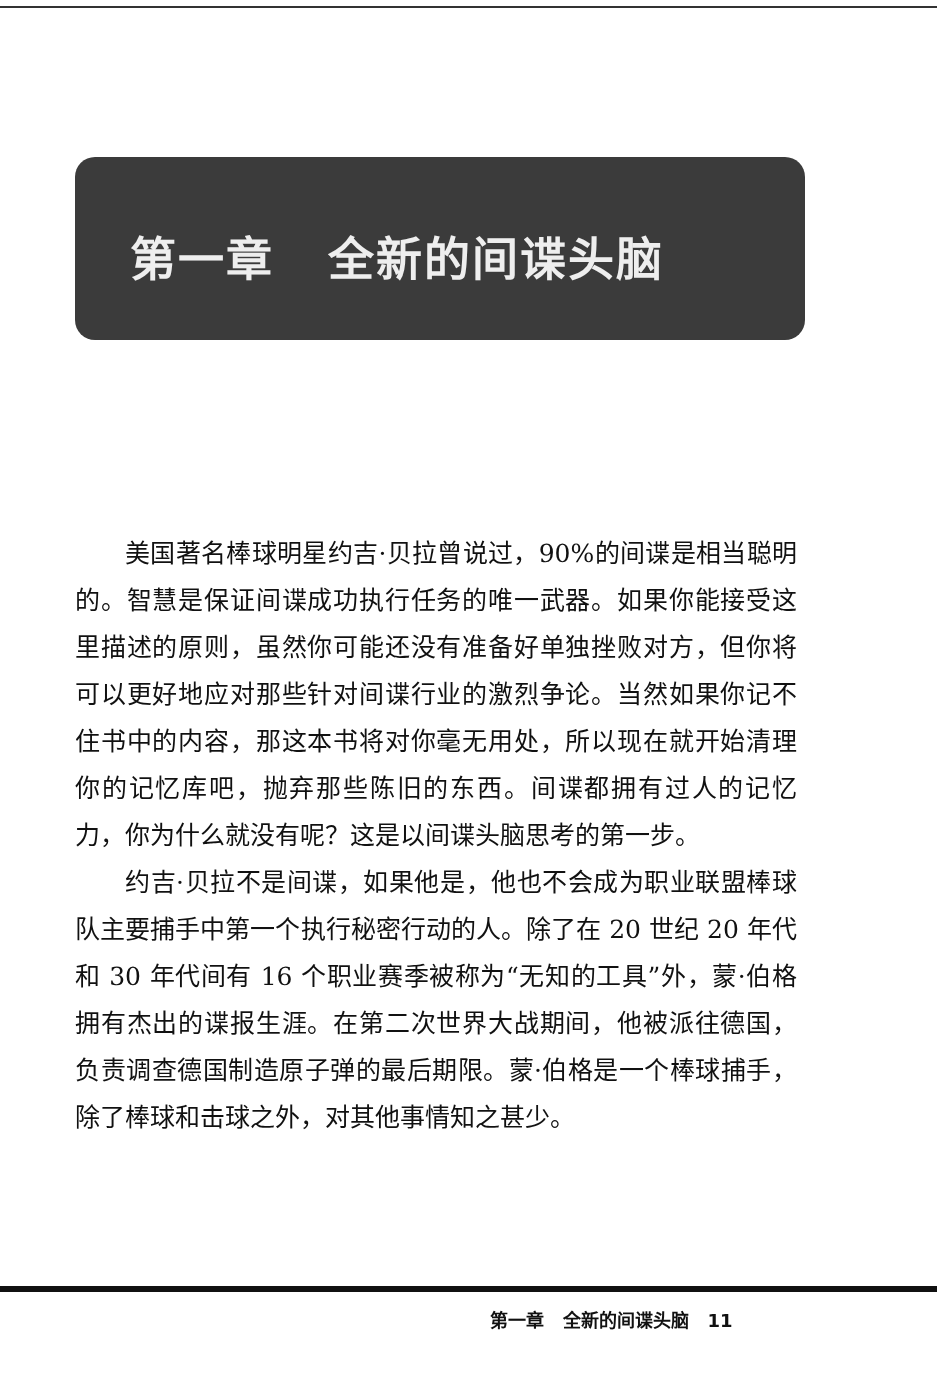第一章 全新的间谍头脑
美国著名棒球明星约吉·贝拉曾说过，90%的间谍是相当聪明的。智慧是保证间谍成功执行任务的唯一武器。如果你能接受这里描述的原则，虽然你可能还没有准备好单独挫败对方，但你将可以更好地应对那些针对间谍行业的激烈争论。当然如果你记不住书中的内容，那这本书将对你毫无用处，所以现在就开始清理你的记忆库吧，抛弃那些陈旧的东西。间谍都拥有过人的记忆力，你为什么就没有呢？这是以间谍头脑思考的第一步。
约吉·贝拉不是间谍，如果他是，他也不会成为职业联盟棒球队主要捕手中第一个执行秘密行动的人。除了在 20 世纪 20 年代和 30 年代间有 16 个职业赛季被称为“无知的工具”外，蒙·伯格拥有杰出的谍报生涯。在第二次世界大战期间，他被派往德国，负责调查德国制造原子弹的最后期限。蒙·伯格是一个棒球捕手，除了棒球和击球之外，对其他事情知之甚少。
第一章 全新的间谍头脑 11